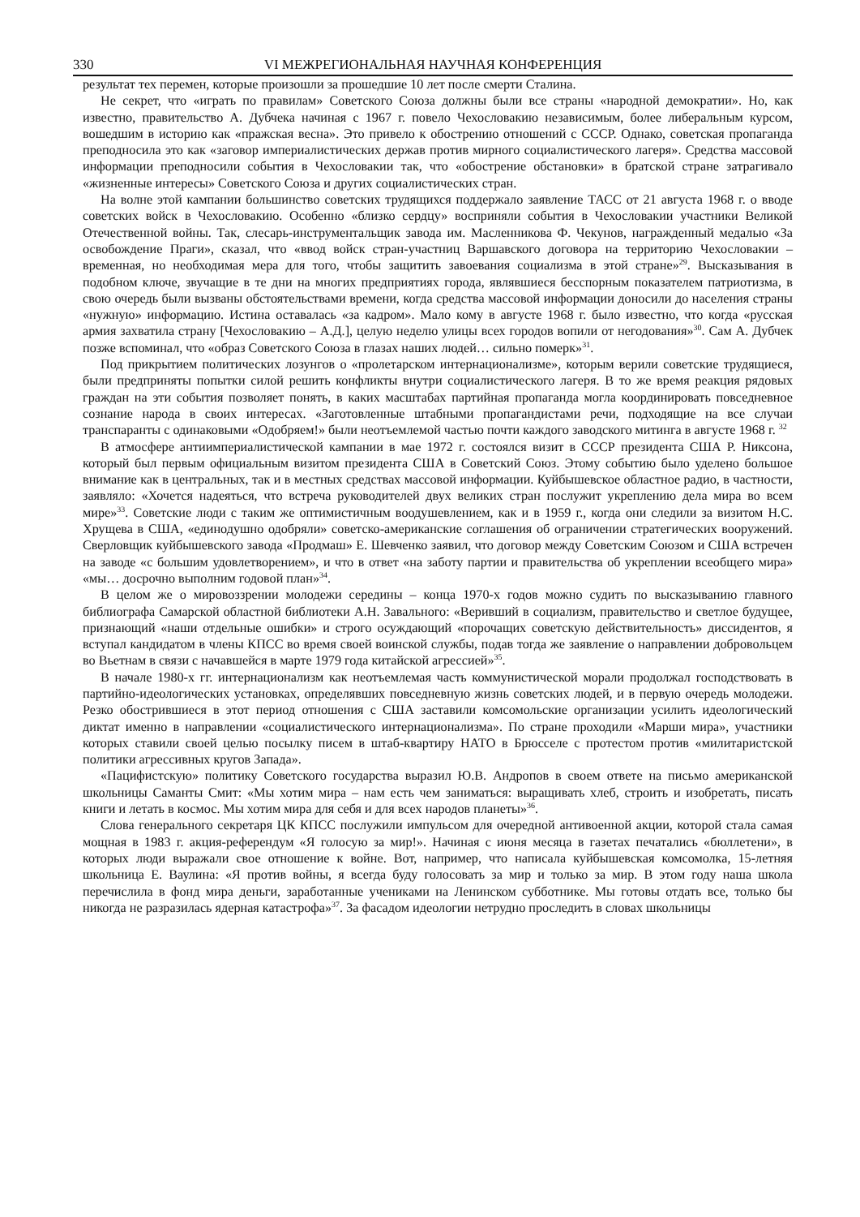330 VI МЕЖРЕГИОНАЛЬНАЯ НАУЧНАЯ КОНФЕРЕНЦИЯ
результат тех перемен, которые произошли за прошедшие 10 лет после смерти Сталина.
Не секрет, что «играть по правилам» Советского Союза должны были все страны «народной демократии». Но, как известно, правительство А. Дубчека начиная с 1967 г. повело Чехословакию независимым, более либеральным курсом, вошедшим в историю как «пражская весна». Это привело к обострению отношений с СССР. Однако, советская пропаганда преподносила это как «заговор империалистических держав против мирного социалистического лагеря». Средства массовой информации преподносили события в Чехословакии так, что «обострение обстановки» в братской стране затрагивало «жизненные интересы» Советского Союза и других социалистических стран.
На волне этой кампании большинство советских трудящихся поддержало заявление ТАСС от 21 августа 1968 г. о вводе советских войск в Чехословакию. Особенно «близко сердцу» восприняли события в Чехословакии участники Великой Отечественной войны. Так, слесарь-инструментальщик завода им. Масленникова Ф. Чекунов, награжденный медалью «За освобождение Праги», сказал, что «ввод войск стран-участниц Варшавского договора на территорию Чехословакии – временная, но необходимая мера для того, чтобы защитить завоевания социализма в этой стране»<sup>29</sup>. Высказывания в подобном ключе, звучащие в те дни на многих предприятиях города, являвшиеся бесспорным показателем патриотизма, в свою очередь были вызваны обстоятельствами времени, когда средства массовой информации доносили до населения страны «нужную» информацию. Истина оставалась «за кадром». Мало кому в августе 1968 г. было известно, что когда «русская армия захватила страну [Чехословакию – А.Д.], целую неделю улицы всех городов вопили от негодования»<sup>30</sup>. Сам А. Дубчек позже вспоминал, что «образ Советского Союза в глазах наших людей… сильно померк»<sup>31</sup>.
Под прикрытием политических лозунгов о «пролетарском интернационализме», которым верили советские трудящиеся, были предприняты попытки силой решить конфликты внутри социалистического лагеря. В то же время реакция рядовых граждан на эти события позволяет понять, в каких масштабах партийная пропаганда могла координировать повседневное сознание народа в своих интересах. «Заготовленные штабными пропагандистами речи, подходящие на все случаи транспаранты с одинаковыми «Одобряем!» были неотъемлемой частью почти каждого заводского митинга в августе 1968 г. <sup>32</sup>
В атмосфере антиимпериалистической кампании в мае 1972 г. состоялся визит в СССР президента США Р. Никсона, который был первым официальным визитом президента США в Советский Союз. Этому событию было уделено большое внимание как в центральных, так и в местных средствах массовой информации. Куйбышевское областное радио, в частности, заявляло: «Хочется надеяться, что встреча руководителей двух великих стран послужит укреплению дела мира во всем мире»<sup>33</sup>. Советские люди с таким же оптимистичным воодушевлением, как и в 1959 г., когда они следили за визитом Н.С. Хрущева в США, «единодушно одобряли» советско-американские соглашения об ограничении стратегических вооружений. Сверловщик куйбышевского завода «Продмаш» Е. Шевченко заявил, что договор между Советским Союзом и США встречен на заводе «с большим удовлетворением», и что в ответ «на заботу партии и правительства об укреплении всеобщего мира» «мы… досрочно выполним годовой план»<sup>34</sup>.
В целом же о мировоззрении молодежи середины – конца 1970-х годов можно судить по высказыванию главного библиографа Самарской областной библиотеки А.Н. Завального: «Веривший в социализм, правительство и светлое будущее, признающий «наши отдельные ошибки» и строго осуждающий «порочащих советскую действительность» диссидентов, я вступал кандидатом в члены КПСС во время своей воинской службы, подав тогда же заявление о направлении добровольцем во Вьетнам в связи с начавшейся в марте 1979 года китайской агрессией»<sup>35</sup>.
В начале 1980-х гг. интернационализм как неотъемлемая часть коммунистической морали продолжал господствовать в партийно-идеологических установках, определявших повседневную жизнь советских людей, и в первую очередь молодежи. Резко обострившиеся в этот период отношения с США заставили комсомольские организации усилить идеологический диктат именно в направлении «социалистического интернационализма». По стране проходили «Марши мира», участники которых ставили своей целью посылку писем в штаб-квартиру НАТО в Брюсселе с протестом против «милитаристской политики агрессивных кругов Запада».
«Пацифистскую» политику Советского государства выразил Ю.В. Андропов в своем ответе на письмо американской школьницы Саманты Смит: «Мы хотим мира – нам есть чем заниматься: выращивать хлеб, строить и изобретать, писать книги и летать в космос. Мы хотим мира для себя и для всех народов планеты»<sup>36</sup>.
Слова генерального секретаря ЦК КПСС послужили импульсом для очередной антивоенной акции, которой стала самая мощная в 1983 г. акция-референдум «Я голосую за мир!». Начиная с июня месяца в газетах печатались «бюллетени», в которых люди выражали свое отношение к войне. Вот, например, что написала куйбышевская комсомолка, 15-летняя школьница Е. Ваулина: «Я против войны, я всегда буду голосовать за мир и только за мир. В этом году наша школа перечислила в фонд мира деньги, заработанные учениками на Ленинском субботнике. Мы готовы отдать все, только бы никогда не разразилась ядерная катастрофа»<sup>37</sup>. За фасадом идеологии нетрудно проследить в словах школьницы